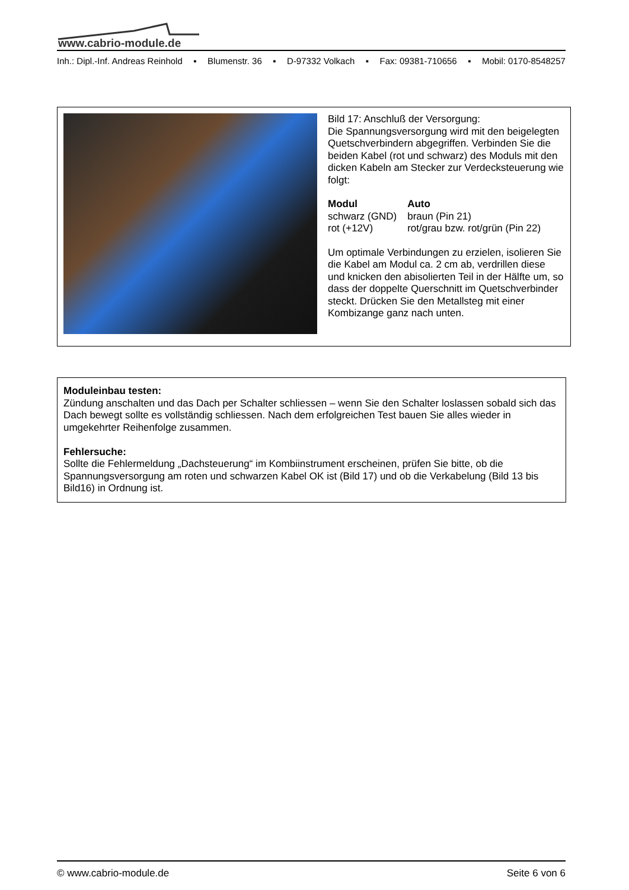www.cabrio-module.de
Inh.: Dipl.-Inf. Andreas Reinhold ▪ Blumenstr. 36 ▪ D-97332 Volkach ▪ Fax: 09381-710656 ▪ Mobil: 0170-8548257
Bild 17: Anschluß der Versorgung:
Die Spannungsversorgung wird mit den beigelegten Quetschverbindern abgegriffen. Verbinden Sie die beiden Kabel (rot und schwarz) des Moduls mit den dicken Kabeln am Stecker zur Verdecksteuerung wie folgt:
| Modul | Auto |
| --- | --- |
| schwarz (GND) | braun (Pin 21) |
| rot (+12V) | rot/grau bzw. rot/grün (Pin 22) |
Um optimale Verbindungen zu erzielen, isolieren Sie die Kabel am Modul ca. 2 cm ab, verdrillen diese und knicken den abisolierten Teil in der Hälfte um, so dass der doppelte Querschnitt im Quetschverbinder steckt. Drücken Sie den Metallsteg mit einer Kombizange ganz nach unten.
Moduleinbau testen:
Zündung anschalten und das Dach per Schalter schliessen – wenn Sie den Schalter loslassen sobald sich das Dach bewegt sollte es vollständig schliessen. Nach dem erfolgreichen Test bauen Sie alles wieder in umgekehrter Reihenfolge zusammen.
Fehlersuche:
Sollte die Fehlermeldung „Dachsteuerung“ im Kombiinstrument erscheinen, prüfen Sie bitte, ob die Spannungsversorgung am roten und schwarzen Kabel OK ist (Bild 17) und ob die Verkabelung (Bild 13 bis Bild16) in Ordnung ist.
© www.cabrio-module.de Seite 6 von 6